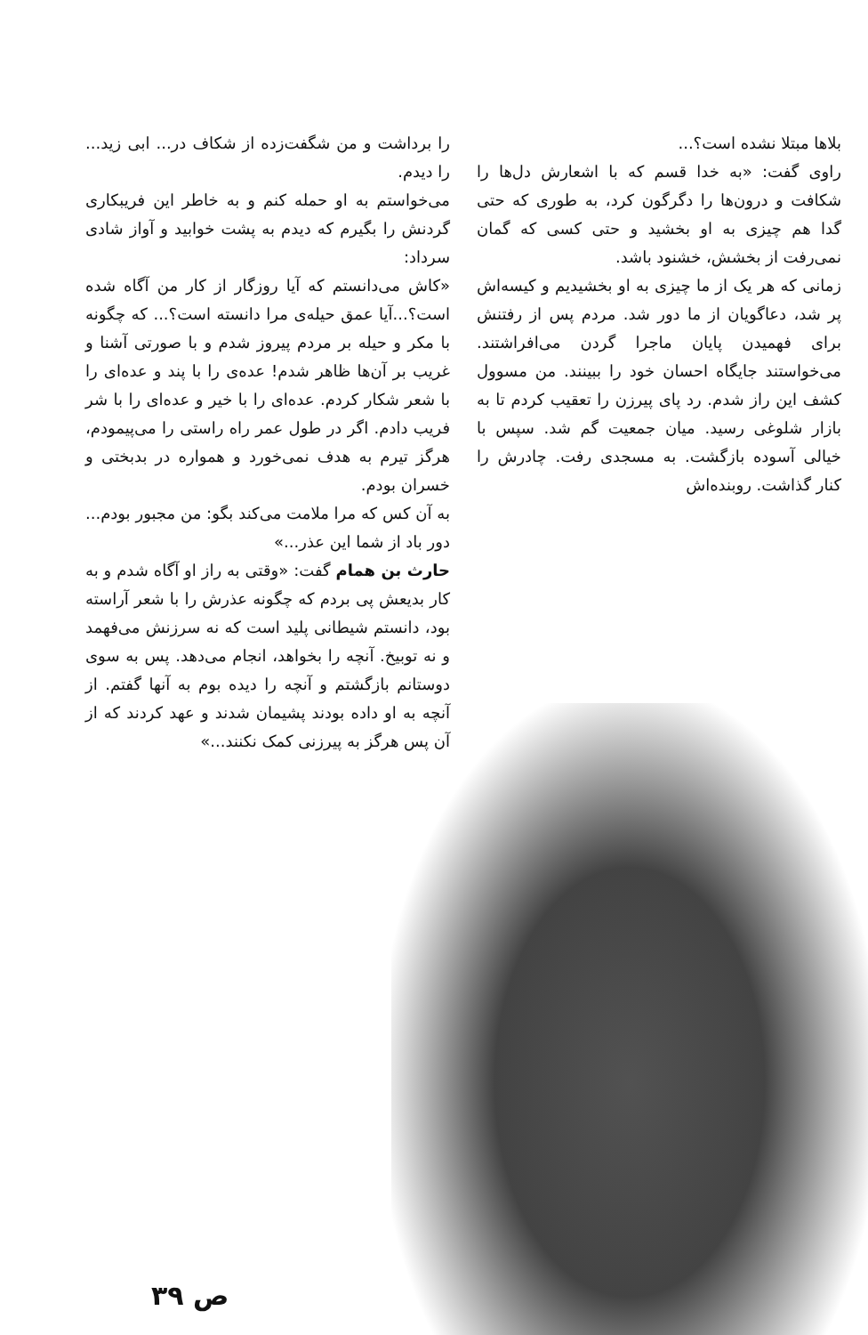بلاها مبتلا نشده است؟...
راوی گفت: «به خدا قسم که با اشعارش دل‌ها را شکافت و درون‌ها را دگرگون کرد، به طوری که حتی گدا هم چیزی به او بخشید و حتی کسی که گمان نمی‌رفت از بخشش، خشنود باشد.
زمانی که هر یک از ما چیزی به او بخشیدیم و کیسه‌اش پر شد، دعاگویان از ما دور شد. مردم پس از رفتنش برای فهمیدن پایان ماجرا گردن می‌افراشتند. می‌خواستند جایگاه احسان خود را ببینند. من مسوول کشف این راز شدم. رد پای پیرزن را تعقیب کردم تا به بازار شلوغی رسید. میان جمعیت گم شد. سپس با خیالی آسوده بازگشت. به مسجدی رفت. چادرش را کنار گذاشت. روبنده‌اش
را برداشت و من شگفت‌زده از شکاف در... ابی زید... را دیدم.
می‌خواستم به او حمله کنم و به خاطر این فریبکاری گردنش را بگیرم که دیدم به پشت خوابید و آواز شادی سرداد:
«کاش می‌دانستم که آیا روزگار از کار من آگاه شده است؟...آیا عمق حیله‌ی مرا دانسته است؟... که چگونه با مکر و حیله بر مردم پیروز شدم و با صورتی آشنا و غریب بر آن‌ها ظاهر شدم! عده‌ی را با پند و عده‌ای را با شعر شکار کردم. عده‌ای را با خیر و عده‌ای را با شر فریب دادم. اگر در طول عمر راه راستی را می‌پیمودم، هرگز تیرم به هدف نمی‌خورد و همواره در بدبختی و خسران بودم.
به آن کس که مرا ملامت می‌کند بگو: من مجبور بودم... دور باد از شما این عذر...»
حارث بن همام گفت: «وقتی به راز او آگاه شدم و به کار بدیعش پی بردم که چگونه عذرش را با شعر آراسته بود، دانستم شیطانی پلید است که نه سرزنش می‌فهمد و نه توبیخ. آنچه را بخواهد، انجام می‌دهد. پس به سوی دوستانم بازگشتم و آنچه را دیده بوم به آنها گفتم. از آنچه به او داده بودند پشیمان شدند و عهد کردند که از آن پس هرگز به پیرزنی کمک نکنند...»
ص ۳۹